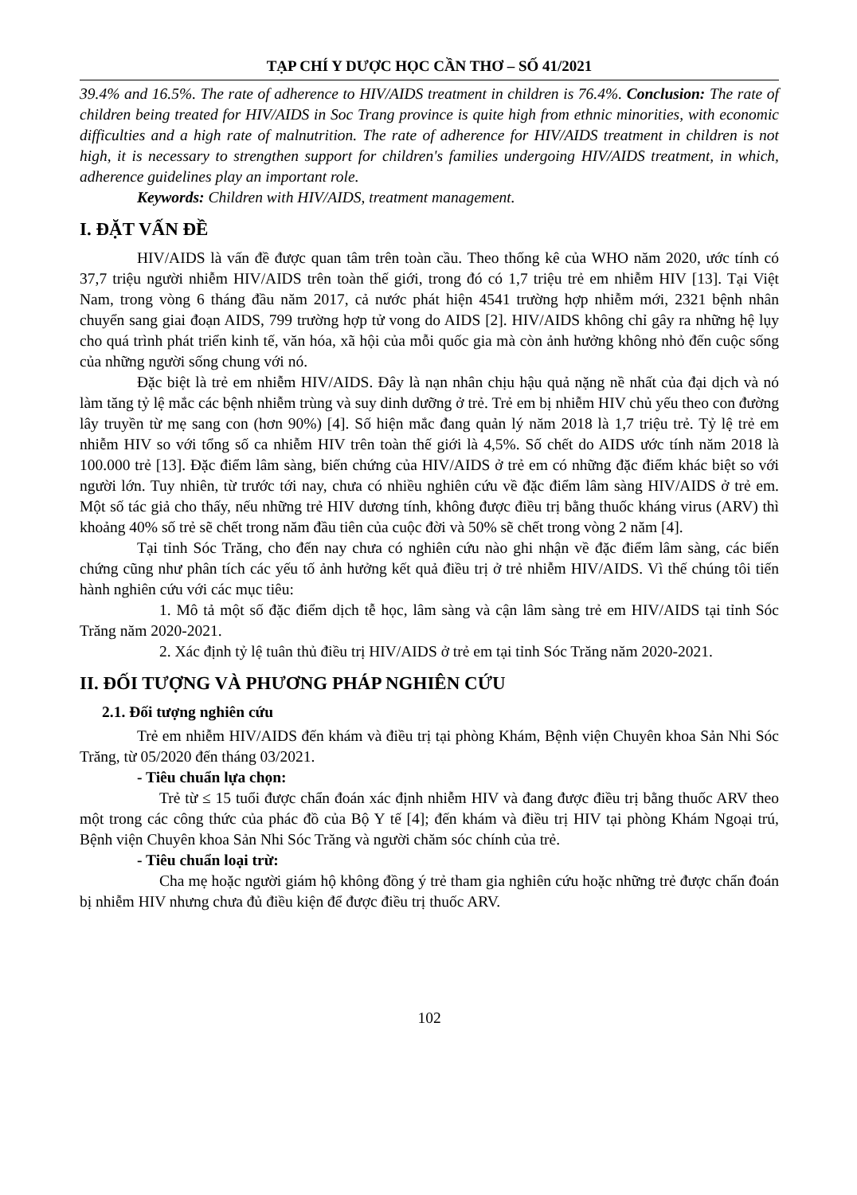TẠP CHÍ Y DƯỢC HỌC CẦN THƠ – SỐ 41/2021
39.4% and 16.5%. The rate of adherence to HIV/AIDS treatment in children is 76.4%. Conclusion: The rate of children being treated for HIV/AIDS in Soc Trang province is quite high from ethnic minorities, with economic difficulties and a high rate of malnutrition. The rate of adherence for HIV/AIDS treatment in children is not high, it is necessary to strengthen support for children's families undergoing HIV/AIDS treatment, in which, adherence guidelines play an important role.
Keywords: Children with HIV/AIDS, treatment management.
I. ĐẶT VẤN ĐỀ
HIV/AIDS là vấn đề được quan tâm trên toàn cầu. Theo thống kê của WHO năm 2020, ước tính có 37,7 triệu người nhiễm HIV/AIDS trên toàn thế giới, trong đó có 1,7 triệu trẻ em nhiễm HIV [13]. Tại Việt Nam, trong vòng 6 tháng đầu năm 2017, cả nước phát hiện 4541 trường hợp nhiễm mới, 2321 bệnh nhân chuyển sang giai đoạn AIDS, 799 trường hợp tử vong do AIDS [2]. HIV/AIDS không chỉ gây ra những hệ lụy cho quá trình phát triển kinh tế, văn hóa, xã hội của mỗi quốc gia mà còn ảnh hưởng không nhỏ đến cuộc sống của những người sống chung với nó.
Đặc biệt là trẻ em nhiễm HIV/AIDS. Đây là nạn nhân chịu hậu quả nặng nề nhất của đại dịch và nó làm tăng tỷ lệ mắc các bệnh nhiễm trùng và suy dinh dưỡng ở trẻ. Trẻ em bị nhiễm HIV chủ yếu theo con đường lây truyền từ mẹ sang con (hơn 90%) [4]. Số hiện mắc đang quản lý năm 2018 là 1,7 triệu trẻ. Tỷ lệ trẻ em nhiễm HIV so với tổng số ca nhiễm HIV trên toàn thế giới là 4,5%. Số chết do AIDS ước tính năm 2018 là 100.000 trẻ [13]. Đặc điểm lâm sàng, biến chứng của HIV/AIDS ở trẻ em có những đặc điểm khác biệt so với người lớn. Tuy nhiên, từ trước tới nay, chưa có nhiều nghiên cứu về đặc điểm lâm sàng HIV/AIDS ở trẻ em. Một số tác giả cho thấy, nếu những trẻ HIV dương tính, không được điều trị bằng thuốc kháng virus (ARV) thì khoảng 40% số trẻ sẽ chết trong năm đầu tiên của cuộc đời và 50% sẽ chết trong vòng 2 năm [4].
Tại tỉnh Sóc Trăng, cho đến nay chưa có nghiên cứu nào ghi nhận về đặc điểm lâm sàng, các biến chứng cũng như phân tích các yếu tố ảnh hưởng kết quả điều trị ở trẻ nhiễm HIV/AIDS. Vì thế chúng tôi tiến hành nghiên cứu với các mục tiêu:
1. Mô tả một số đặc điểm dịch tễ học, lâm sàng và cận lâm sàng trẻ em HIV/AIDS tại tỉnh Sóc Trăng năm 2020-2021.
2. Xác định tỷ lệ tuân thủ điều trị HIV/AIDS ở trẻ em tại tỉnh Sóc Trăng năm 2020-2021.
II. ĐỐI TƯỢNG VÀ PHƯƠNG PHÁP NGHIÊN CỨU
2.1. Đối tượng nghiên cứu
Trẻ em nhiễm HIV/AIDS đến khám và điều trị tại phòng Khám, Bệnh viện Chuyên khoa Sản Nhi Sóc Trăng, từ 05/2020 đến tháng 03/2021.
- Tiêu chuẩn lựa chọn:
Trẻ từ ≤ 15 tuổi được chẩn đoán xác định nhiễm HIV và đang được điều trị bằng thuốc ARV theo một trong các công thức của phác đồ của Bộ Y tế [4]; đến khám và điều trị HIV tại phòng Khám Ngoại trú, Bệnh viện Chuyên khoa Sản Nhi Sóc Trăng và người chăm sóc chính của trẻ.
- Tiêu chuẩn loại trừ:
Cha mẹ hoặc người giám hộ không đồng ý trẻ tham gia nghiên cứu hoặc những trẻ được chẩn đoán bị nhiễm HIV nhưng chưa đủ điều kiện để được điều trị thuốc ARV.
102